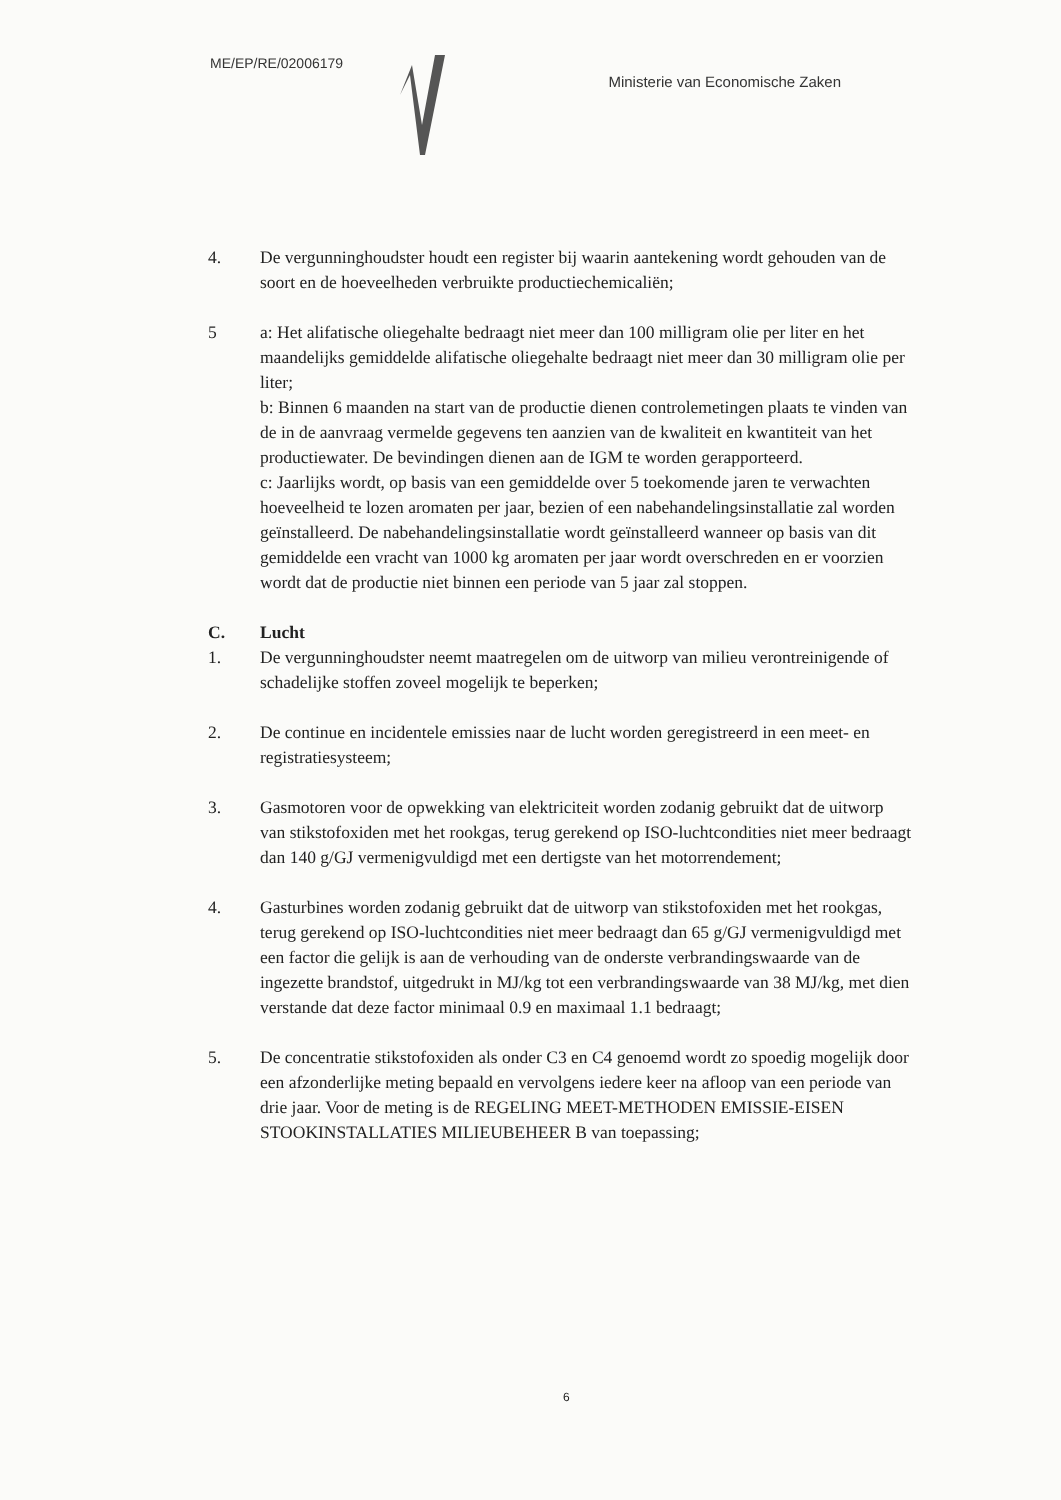ME/EP/RE/02006179
Ministerie van Economische Zaken
4. De vergunninghoudster houdt een register bij waarin aantekening wordt gehouden van de soort en de hoeveelheden verbruikte productiechemicaliën;
5 a: Het alifatische oliegehalte bedraagt niet meer dan 100 milligram olie per liter en het maandelijks gemiddelde alifatische oliegehalte bedraagt niet meer dan 30 milligram olie per liter;
b: Binnen 6 maanden na start van de productie dienen controlemetingen plaats te vinden van de in de aanvraag vermelde gegevens ten aanzien van de kwaliteit en kwantiteit van het productiewater. De bevindingen dienen aan de IGM te worden gerapporteerd.
c: Jaarlijks wordt, op basis van een gemiddelde over 5 toekomende jaren te verwachten hoeveelheid te lozen aromaten per jaar, bezien of een nabehandelingsinstallatie zal worden geïnstalleerd. De nabehandelingsinstallatie wordt geïnstalleerd wanneer op basis van dit gemiddelde een vracht van 1000 kg aromaten per jaar wordt overschreden en er voorzien wordt dat de productie niet binnen een periode van 5 jaar zal stoppen.
C. Lucht
1. De vergunninghoudster neemt maatregelen om de uitworp van milieu verontreinigende of schadelijke stoffen zoveel mogelijk te beperken;
2. De continue en incidentele emissies naar de lucht worden geregistreerd in een meet- en registratiesysteem;
3. Gasmotoren voor de opwekking van elektriciteit worden zodanig gebruikt dat de uitworp van stikstofoxiden met het rookgas, terug gerekend op ISO-luchtcondities niet meer bedraagt dan 140 g/GJ vermenigvuldigd met een dertigste van het motorrendement;
4. Gasturbines worden zodanig gebruikt dat de uitworp van stikstofoxiden met het rookgas, terug gerekend op ISO-luchtcondities niet meer bedraagt dan 65 g/GJ vermenigvuldigd met een factor die gelijk is aan de verhouding van de onderste verbrandingswaarde van de ingezette brandstof, uitgedrukt in MJ/kg tot een verbrandingswaarde van 38 MJ/kg, met dien verstande dat deze factor minimaal 0.9 en maximaal 1.1 bedraagt;
5. De concentratie stikstofoxiden als onder C3 en C4 genoemd wordt zo spoedig mogelijk door een afzonderlijke meting bepaald en vervolgens iedere keer na afloop van een periode van drie jaar. Voor de meting is de REGELING MEET-METHODEN EMISSIE-EISEN STOOKINSTALLATIES MILIEUBEHEER B van toepassing;
6